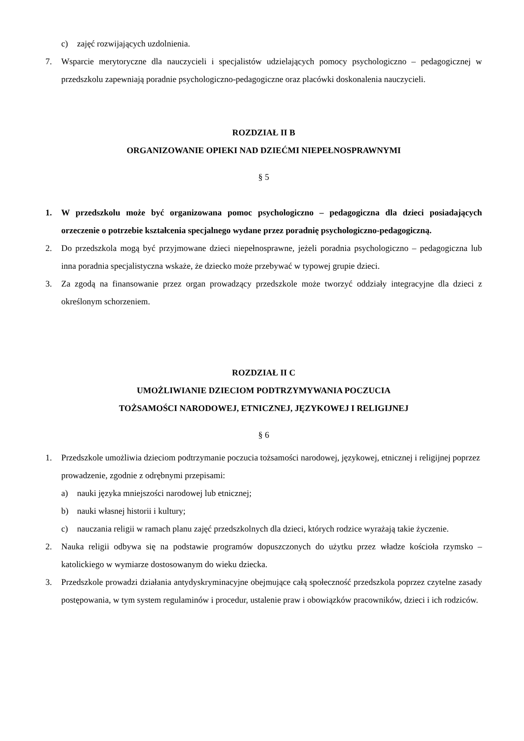c) zajęć rozwijających uzdolnienia.
7. Wsparcie merytoryczne dla nauczycieli i specjalistów udzielających pomocy psychologiczno – pedagogicznej w przedszkolu zapewniają poradnie psychologiczno-pedagogiczne oraz placówki doskonalenia nauczycieli.
ROZDZIAŁ II B
ORGANIZOWANIE OPIEKI NAD DZIEĆMI NIEPEŁNOSPRAWNYMI
§ 5
1. W przedszkolu może być organizowana pomoc psychologiczno – pedagogiczna dla dzieci posiadających orzeczenie o potrzebie kształcenia specjalnego wydane przez poradnię psychologiczno-pedagogiczną.
2. Do przedszkola mogą być przyjmowane dzieci niepełnosprawne, jeżeli poradnia psychologiczno – pedagogiczna lub inna poradnia specjalistyczna wskaże, że dziecko może przebywać w typowej grupie dzieci.
3. Za zgodą na finansowanie przez organ prowadzący przedszkole może tworzyć oddziały integracyjne dla dzieci z określonym schorzeniem.
ROZDZIAŁ II C
UMOŻLIWIANIE DZIECIOM PODTRZYMYWANIA POCZUCIA
TOŻSAMOŚCI NARODOWEJ, ETNICZNEJ, JĘZYKOWEJ I RELIGIJNEJ
§ 6
1. Przedszkole umożliwia dzieciom podtrzymanie poczucia tożsamości narodowej, językowej, etnicznej i religijnej poprzez prowadzenie, zgodnie z odrębnymi przepisami:
a) nauki języka mniejszości narodowej lub etnicznej;
b) nauki własnej historii i kultury;
c) nauczania religii w ramach planu zajęć przedszkolnych dla dzieci, których rodzice wyrażają takie życzenie.
2. Nauka religii odbywa się na podstawie programów dopuszczonych do użytku przez władze kościoła rzymsko – katolickiego w wymiarze dostosowanym do wieku dziecka.
3. Przedszkole prowadzi działania antydyskryminacyjne obejmujące całą społeczność przedszkola poprzez czytelne zasady postępowania, w tym system regulaminów i procedur, ustalenie praw i obowiązków pracowników, dzieci i ich rodziców.